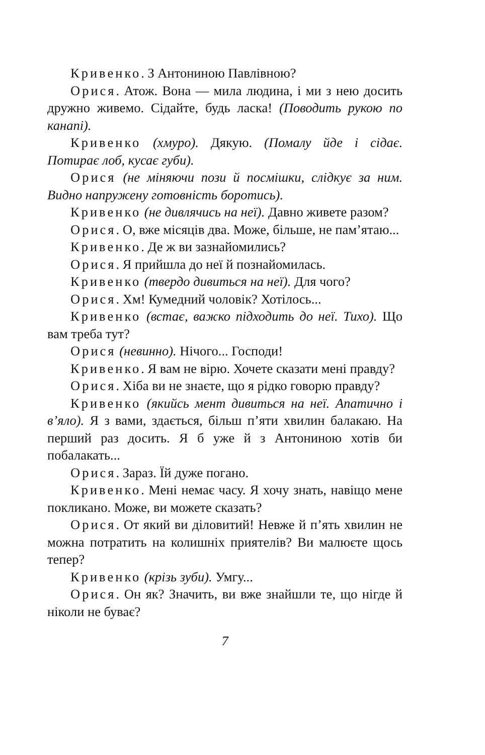Кривенко. З Антониною Павлівною?
Орися. Атож. Вона — мила людина, і ми з нею досить дружно живемо. Сідайте, будь ласка! (Поводить рукою по канапі).
Кривенко (хмуро). Дякую. (Помалу йде і сідає. Потирає лоб, кусає губи).
Орися (не міняючи пози й посмішки, слідкує за ним. Видно напружену готовність боротись).
Кривенко (не дивлячись на неї). Давно живете разом?
Орися. О, вже місяців два. Може, більше, не пам’ятаю...
Кривенко. Де ж ви зазнайомились?
Орися. Я прийшла до неї й познайомилась.
Кривенко (твердо дивиться на неї). Для чого?
Орися. Хм! Кумедний чоловік? Хотілось...
Кривенко (встає, важко підходить до неї. Тихо). Що вам треба тут?
Орися (невинно). Нічого... Господи!
Кривенко. Я вам не вірю. Хочете сказати мені правду?
Орися. Хіба ви не знаєте, що я рідко говорю правду?
Кривенко (якийсь мент дивиться на неї. Апатично і в’яло). Я з вами, здається, більш п’яти хвилин балакаю. На перший раз досить. Я б уже й з Антониною хотів би побалакать...
Орися. Зараз. Їй дуже погано.
Кривенко. Мені немає часу. Я хочу знать, навіщо мене покликано. Може, ви можете сказать?
Орися. От який ви діловитий! Невже й п’ять хвилин не можна потратить на колишніх приятелів? Ви малюєте щось тепер?
Кривенко (крізь зуби). Умгу...
Орися. Он як? Значить, ви вже знайшли те, що нігде й ніколи не буває?
7